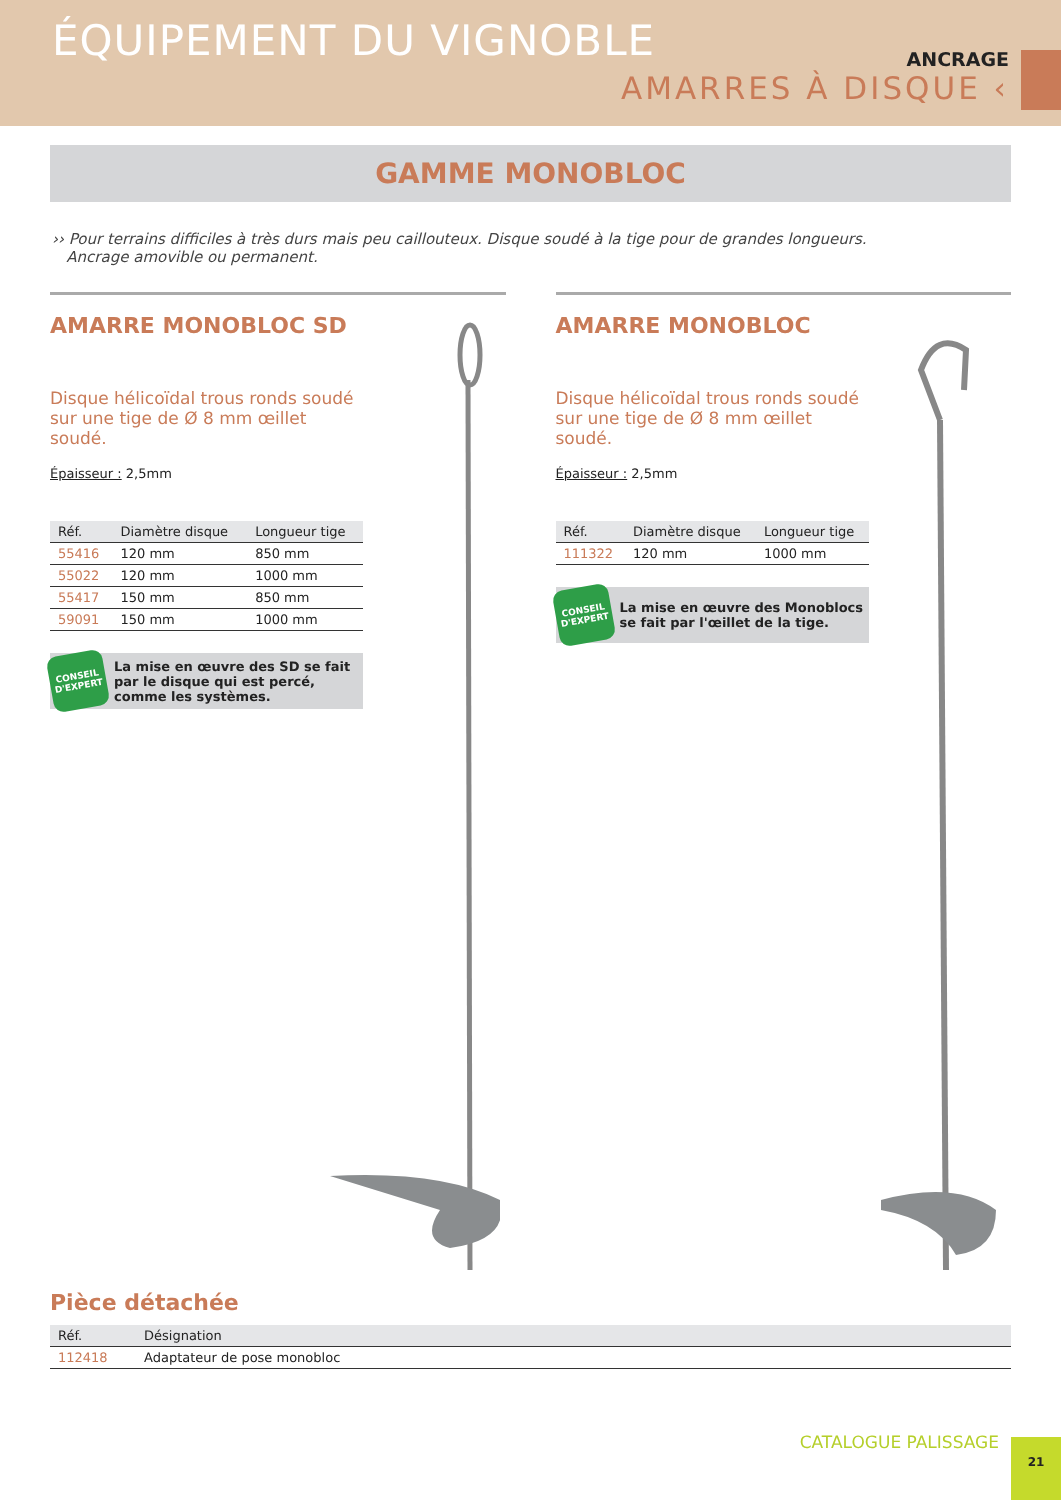ÉQUIPEMENT DU VIGNOBLE
ANCRAGE
AMARRES À DISQUE ‹
GAMME MONOBLOC
›› Pour terrains difficiles à très durs mais peu caillouteux. Disque soudé à la tige pour de grandes longueurs.
Ancrage amovible ou permanent.
AMARRE MONOBLOC SD
Disque hélicoïdal trous ronds soudé sur une tige de Ø 8 mm œillet soudé.
Épaisseur : 2,5mm
| Réf. | Diamètre disque | Longueur tige |
| --- | --- | --- |
| 55416 | 120 mm | 850 mm |
| 55022 | 120 mm | 1000 mm |
| 55417 | 150 mm | 850 mm |
| 59091 | 150 mm | 1000 mm |
CONSEIL D'EXPERT
La mise en œuvre des SD se fait par le disque qui est percé, comme les systèmes.
AMARRE MONOBLOC
Disque hélicoïdal trous ronds soudé sur une tige de Ø 8 mm œillet soudé.
Épaisseur : 2,5mm
| Réf. | Diamètre disque | Longueur tige |
| --- | --- | --- |
| 111322 | 120 mm | 1000 mm |
CONSEIL D'EXPERT
La mise en œuvre des Monoblocs se fait par l'œillet de la tige.
Pièce détachée
| Réf. | Désignation |
| --- | --- |
| 112418 | Adaptateur de pose monobloc |
CATALOGUE PALISSAGE 21